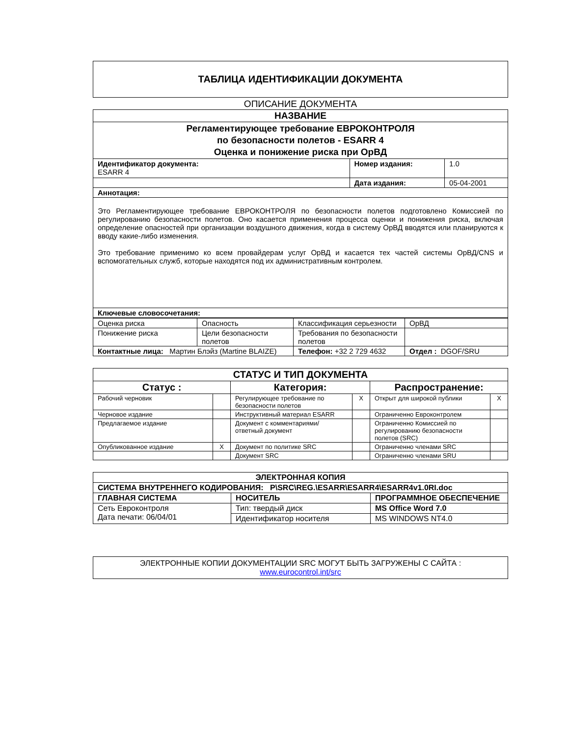ТАБЛИЦА ИДЕНТИФИКАЦИИ ДОКУМЕНТА
ОПИСАНИЕ ДОКУМЕНТА
| НАЗВАНИЕ | | |
| Регламентирующее требование ЕВРОКОНТРОЛЯ по безопасности полетов - ESARR 4 Оценка и понижение риска при ОрВД | | |
| Идентификатор документа: ESARR 4 | Номер издания: | 1.0 |
| | Дата издания: | 05-04-2001 |
| Аннотация: | | |
| Это Регламентирующее требование ЕВРОКОНТРОЛЯ по безопасности полетов подготовлено Комиссией по регулированию безопасности полетов. Оно касается применения процесса оценки и понижения риска, включая определение опасностей при организации воздушного движения, когда в систему ОрВД вводятся или планируются к вводу какие-либо изменения. Это требование применимо ко всем провайдерам услуг ОрВД и касается тех частей системы ОрВД/CNS и вспомогательных служб, которые находятся под их административным контролем. | | |
| Ключевые словосочетания: | | |
| Оценка риска | Опасность | Классификация серьезности | ОрВД |
| Понижение риска | Цели безопасности полетов | Требования по безопасности полетов | |
| Контактные лица: Мартин Блэйз (Martine BLAIZE) | | Телефон: +32 2 729 4632 | Отдел : DGOF/SRU |
| СТАТУС И ТИП ДОКУМЕНТА | | | | | |
| Статус : | | Категория: | | Распространение: | |
| Рабочий черновик | | Регулирующее требование по безопасности полетов | X | Открыт для широкой публики | X |
| Черновое издание | | Инструктивный материал ESARR | | Ограниченно Евроконтролем | |
| Предлагаемое издание | | Документ с комментариями/ ответный документ | | Ограниченно Комиссией по регулированию безопасности полетов (SRC) | |
| Опубликованное издание | X | Документ по политике SRC | | Ограниченно членами SRC | |
| | | Документ SRC | | Ограниченно членами SRU | |
| ЭЛЕКТРОННАЯ КОПИЯ | | |
| СИСТЕМА ВНУТРЕННЕГО КОДИРОВАНИЯ: P\SRC\REG.\ESARR\ESARR4\ESARR4v1.0RI.doc | | |
| ГЛАВНАЯ СИСТЕМА | НОСИТЕЛЬ | ПРОГРАММНОЕ ОБЕСПЕЧЕНИЕ |
| Сеть Евроконтроля Дата печати: 06/04/01 | Тип: твердый диск | MS Office Word 7.0 |
| | Идентификатор носителя | MS WINDOWS NT4.0 |
ЭЛЕКТРОННЫЕ КОПИИ ДОКУМЕНТАЦИИ SRC МОГУТ БЫТЬ ЗАГРУЖЕНЫ С САЙТА :
www.eurocontrol.int/src